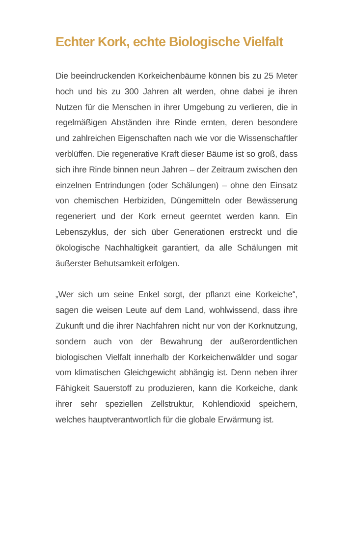Echter Kork, echte Biologische Vielfalt
Die beeindruckenden Korkeichenbäume können bis zu 25 Meter hoch und bis zu 300 Jahren alt werden, ohne dabei je ihren Nutzen für die Menschen in ihrer Umgebung zu verlieren, die in regelmäßigen Abständen ihre Rinde ernten, deren besondere und zahlreichen Eigenschaften nach wie vor die Wissenschaftler verblüffen. Die regenerative Kraft dieser Bäume ist so groß, dass sich ihre Rinde binnen neun Jahren – der Zeitraum zwischen den einzelnen Entrindungen (oder Schälungen) – ohne den Einsatz von chemischen Herbiziden, Düngemitteln oder Bewässerung regeneriert und der Kork erneut geerntet werden kann. Ein Lebenszyklus, der sich über Generationen erstreckt und die ökologische Nachhaltigkeit garantiert, da alle Schälungen mit äußerster Behutsamkeit erfolgen.
„Wer sich um seine Enkel sorgt, der pflanzt eine Korkeiche“, sagen die weisen Leute auf dem Land, wohlwissend, dass ihre Zukunft und die ihrer Nachfahren nicht nur von der Korknutzung, sondern auch von der Bewahrung der außerordentlichen biologischen Vielfalt innerhalb der Korkeichenwälder und sogar vom klimatischen Gleichgewicht abhängig ist. Denn neben ihrer Fähigkeit Sauerstoff zu produzieren, kann die Korkeiche, dank ihrer sehr speziellen Zellstruktur, Kohlendioxid speichern, welches hauptverantwortlich für die globale Erwärmung ist.